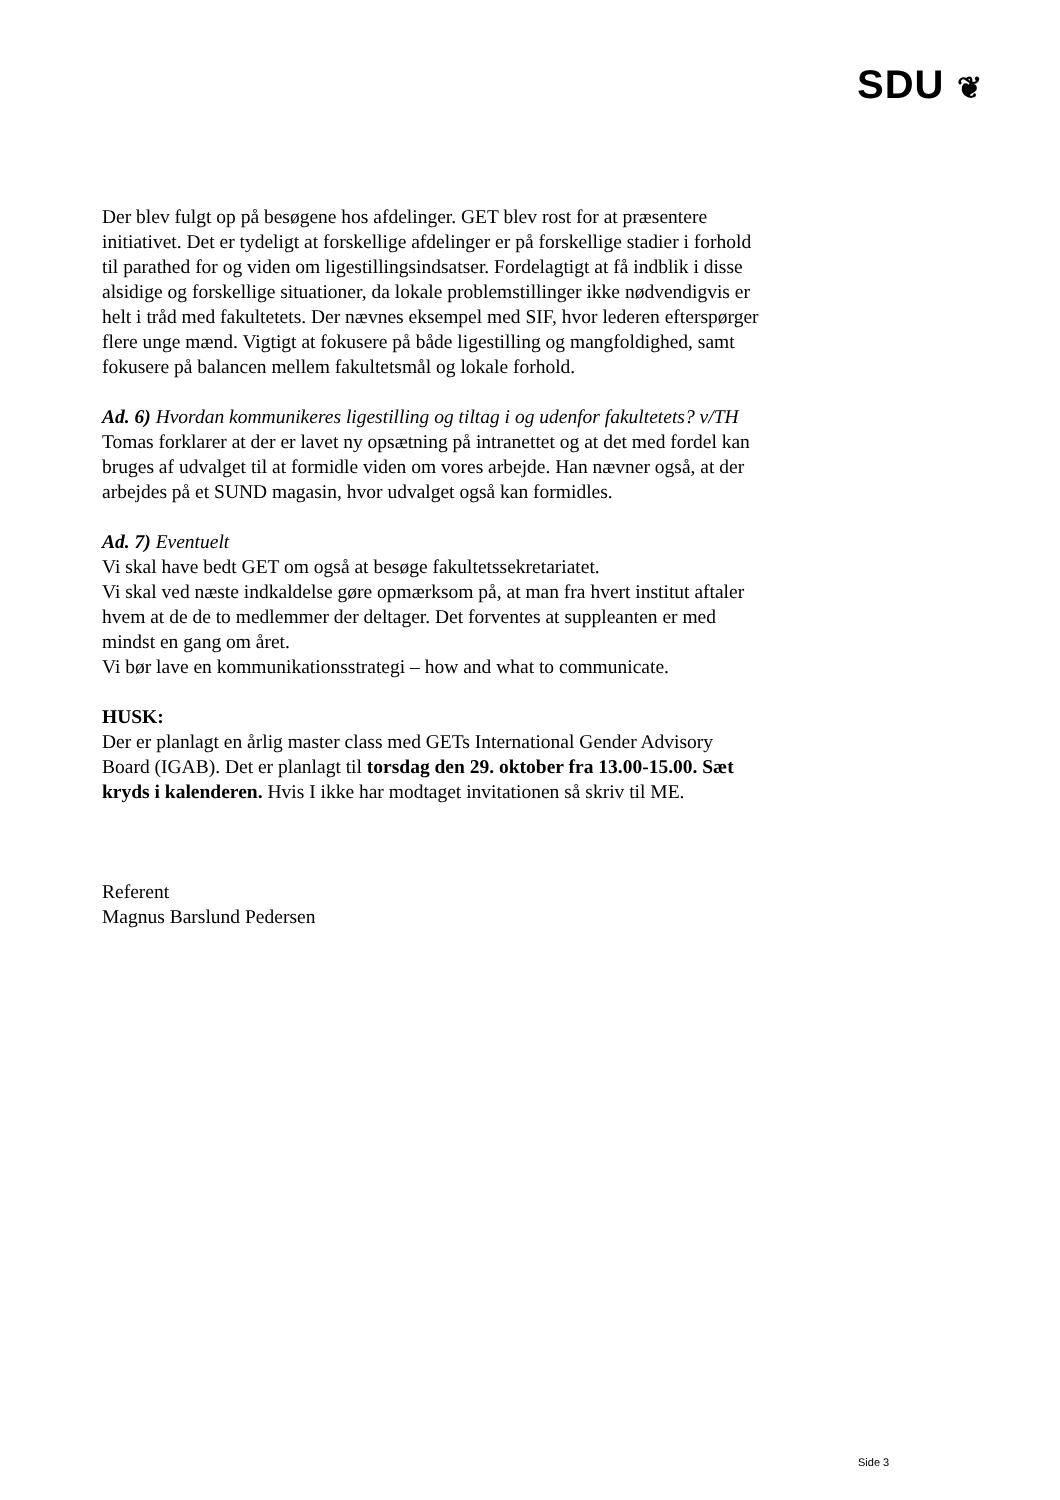SDU ❦
Der blev fulgt op på besøgene hos afdelinger. GET blev rost for at præsentere initiativet. Det er tydeligt at forskellige afdelinger er på forskellige stadier i forhold til parathed for og viden om ligestillingsindsatser. Fordelagtigt at få indblik i disse alsidige og forskellige situationer, da lokale problemstillinger ikke nødvendigvis er helt i tråd med fakultetets. Der nævnes eksempel med SIF, hvor lederen efterspørger flere unge mænd. Vigtigt at fokusere på både ligestilling og mangfoldighed, samt fokusere på balancen mellem fakultetsmål og lokale forhold.
Ad. 6) Hvordan kommunikeres ligestilling og tiltag i og udenfor fakultetets? v/TH
Tomas forklarer at der er lavet ny opsætning på intranettet og at det med fordel kan bruges af udvalget til at formidle viden om vores arbejde. Han nævner også, at der arbejdes på et SUND magasin, hvor udvalget også kan formidles.
Ad. 7) Eventuelt
Vi skal have bedt GET om også at besøge fakultetssekretariatet.
Vi skal ved næste indkaldelse gøre opmærksom på, at man fra hvert institut aftaler hvem at de de to medlemmer der deltager. Det forventes at suppleanten er med mindst en gang om året.
Vi bør lave en kommunikationsstrategi – how and what to communicate.
HUSK:
Der er planlagt en årlig master class med GETs International Gender Advisory Board (IGAB). Det er planlagt til torsdag den 29. oktober fra 13.00-15.00. Sæt kryds i kalenderen. Hvis I ikke har modtaget invitationen så skriv til ME.
Referent
Magnus Barslund Pedersen
Side 3